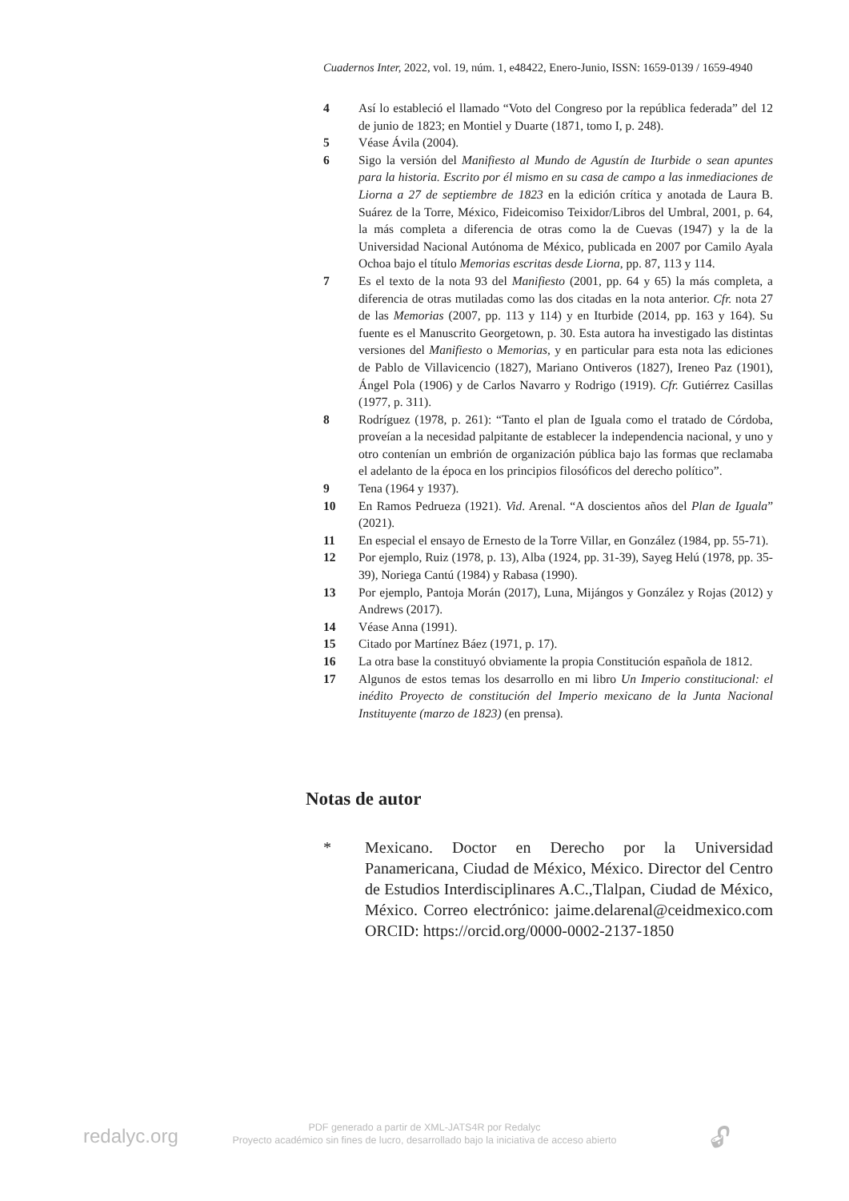Cuadernos Inter, 2022, vol. 19, núm. 1, e48422, Enero-Junio, ISSN: 1659-0139 / 1659-4940
4 Así lo estableció el llamado “Voto del Congreso por la república federada” del 12 de junio de 1823; en Montiel y Duarte (1871, tomo I, p. 248).
5 Véase Ávila (2004).
6 Sigo la versión del Manifiesto al Mundo de Agustín de Iturbide o sean apuntes para la historia. Escrito por él mismo en su casa de campo a las inmediaciones de Liorna a 27 de septiembre de 1823 en la edición crítica y anotada de Laura B. Suárez de la Torre, México, Fideicomiso Teixidor/Libros del Umbral, 2001, p. 64, la más completa a diferencia de otras como la de Cuevas (1947) y la de la Universidad Nacional Autónoma de México, publicada en 2007 por Camilo Ayala Ochoa bajo el título Memorias escritas desde Liorna, pp. 87, 113 y 114.
7 Es el texto de la nota 93 del Manifiesto (2001, pp. 64 y 65) la más completa, a diferencia de otras mutiladas como las dos citadas en la nota anterior. Cfr. nota 27 de las Memorias (2007, pp. 113 y 114) y en Iturbide (2014, pp. 163 y 164). Su fuente es el Manuscrito Georgetown, p. 30. Esta autora ha investigado las distintas versiones del Manifiesto o Memorias, y en particular para esta nota las ediciones de Pablo de Villavicencio (1827), Mariano Ontiveros (1827), Ireneo Paz (1901), Ángel Pola (1906) y de Carlos Navarro y Rodrigo (1919). Cfr. Gutiérrez Casillas (1977, p. 311).
8 Rodríguez (1978, p. 261): “Tanto el plan de Iguala como el tratado de Córdoba, proveían a la necesidad palpitante de establecer la independencia nacional, y uno y otro contenían un embrión de organización pública bajo las formas que reclamaba el adelanto de la época en los principios filosóficos del derecho político”.
9 Tena (1964 y 1937).
10 En Ramos Pedrueza (1921). Vid. Arenal. “A doscientos años del Plan de Iguala” (2021).
11 En especial el ensayo de Ernesto de la Torre Villar, en González (1984, pp. 55-71).
12 Por ejemplo, Ruiz (1978, p. 13), Alba (1924, pp. 31-39), Sayeg Helú (1978, pp. 35-39), Noriega Cantú (1984) y Rabasa (1990).
13 Por ejemplo, Pantoja Morán (2017), Luna, Mijángos y González y Rojas (2012) y Andrews (2017).
14 Véase Anna (1991).
15 Citado por Martínez Báez (1971, p. 17).
16 La otra base la constituyó obviamente la propia Constitución española de 1812.
17 Algunos de estos temas los desarrollo en mi libro Un Imperio constitucional: el inédito Proyecto de constitución del Imperio mexicano de la Junta Nacional Instituyente (marzo de 1823) (en prensa).
Notas de autor
* Mexicano. Doctor en Derecho por la Universidad Panamericana, Ciudad de México, México. Director del Centro de Estudios Interdisciplinares A.C.,Tlalpan, Ciudad de México, México. Correo electrónico: jaime.delarenal@ceidmexico.com ORCID: https://orcid.org/0000-0002-2137-1850
redalyc.org
PDF generado a partir de XML-JATS4R por Redalyc
Proyecto académico sin fines de lucro, desarrollado bajo la iniciativa de acceso abierto
🔓︎